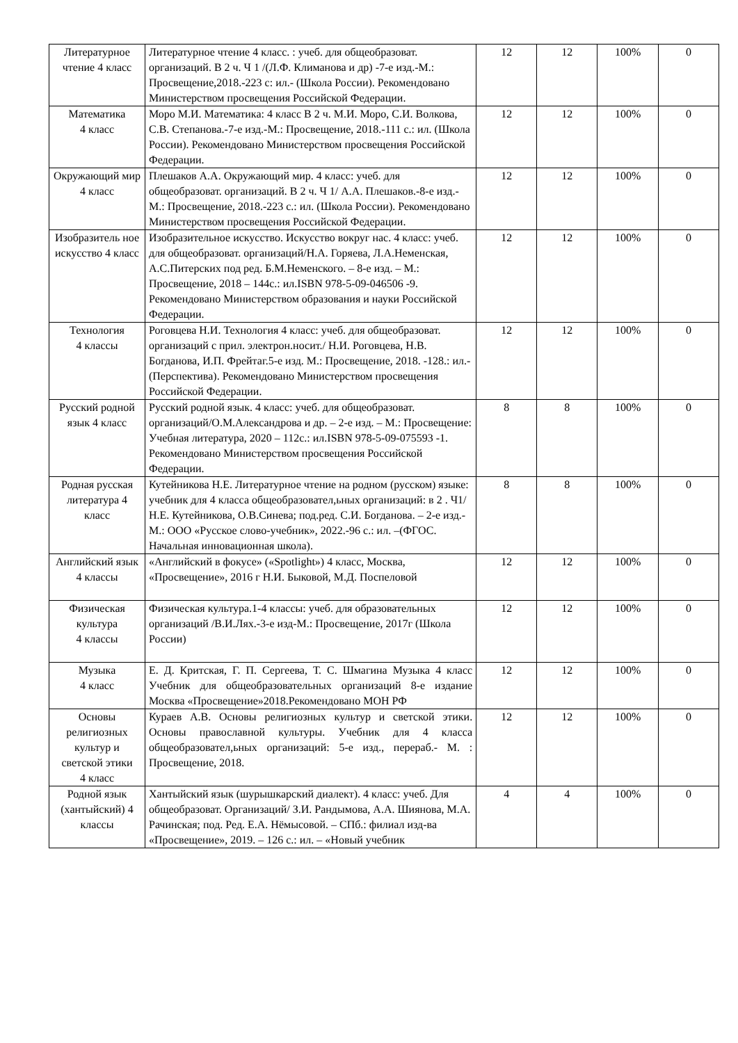| Литературное чтение 4 класс | Литературное чтение 4 класс. : учеб. для общеобразоват. организаций. В 2 ч. Ч 1 /(Л.Ф. Климанова и др) -7-е изд.-М.: Просвещение,2018.-223 с: ил.- (Школа России). Рекомендовано Министерством просвещения Российской Федерации. | 12 | 12 | 100% | 0 |
| Математика 4 класс | Моро М.И. Математика: 4 класс В 2 ч. М.И. Моро, С.И. Волкова, С.В. Степанова.-7-е изд.-М.: Просвещение, 2018.-111 с.: ил. (Школа России). Рекомендовано Министерством просвещения Российской Федерации. | 12 | 12 | 100% | 0 |
| Окружающий мир 4 класс | Плешаков А.А. Окружающий мир. 4 класс: учеб. для общеобразоват. организаций. В 2 ч. Ч 1/ А.А. Плешаков.-8-е изд.-М.: Просвещение, 2018.-223 с.: ил. (Школа России). Рекомендовано Министерством просвещения Российской Федерации. | 12 | 12 | 100% | 0 |
| Изобразитель ное искусство 4 класс | Изобразительное искусство. Искусство вокруг нас. 4 класс: учеб. для общеобразоват. организаций/Н.А. Горяева, Л.А.Неменская, А.С.Питерских под ред. Б.М.Неменского. – 8-е изд. – М.: Просвещение, 2018 – 144с.: ил.ISBN 978-5-09-046506 -9. Рекомендовано Министерством образования и науки Российской Федерации. | 12 | 12 | 100% | 0 |
| Технология 4 классы | Роговцева Н.И. Технология 4 класс: учеб. для общеобразоват. организаций с прил. электрон.носит./ Н.И. Роговцева, Н.В. Богданова, И.П. Фрейтаг.5-е изд. М.: Просвещение, 2018. -128.: ил.- (Перспектива). Рекомендовано Министерством просвещения Российской Федерации. | 12 | 12 | 100% | 0 |
| Русский родной язык 4 класс | Русский родной язык. 4 класс: учеб. для общеобразоват. организаций/О.М.Александрова и др. – 2-е изд. – М.: Просвещение: Учебная литература, 2020 – 112с.: ил.ISBN 978-5-09-075593 -1. Рекомендовано Министерством просвещения Российской Федерации. | 8 | 8 | 100% | 0 |
| Родная русская литература 4 класс | Кутейникова Н.Е. Литературное чтение на родном (русском) языке: учебник для 4 класса общеобразовател,ьных организаций: в 2 . Ч1/ Н.Е. Кутейникова, О.В.Синева; под.ред. С.И. Богданова. – 2-е изд.-М.: ООО «Русское слово-учебник», 2022.-96 с.: ил. –(ФГОС. Начальная инновационная школа). | 8 | 8 | 100% | 0 |
| Английский язык 4 классы | «Английский в фокусе» («Spotlight») 4 класс, Москва, «Просвещение», 2016 г Н.И. Быковой, М.Д. Поспеловой | 12 | 12 | 100% | 0 |
| Физическая культура 4 классы | Физическая культура.1-4 классы: учеб. для образовательных организаций /В.И.Лях.-3-е изд-М.: Просвещение, 2017г (Школа России) | 12 | 12 | 100% | 0 |
| Музыка 4 класс | Е. Д. Критская, Г. П. Сергеева, Т. С. Шмагина Музыка 4 класс Учебник для общеобразовательных организаций 8-е издание Москва «Просвещение»2018.Рекомендовано МОН РФ | 12 | 12 | 100% | 0 |
| Основы религиозных культур и светской этики 4 класс | Кураев А.В. Основы религиозных культур и светской этики. Основы православной культуры. Учебник для 4 класса общеобразовател,ьных организаций: 5-е изд., перераб.- М. : Просвещение, 2018. | 12 | 12 | 100% | 0 |
| Родной язык (хантыйский) 4 классы | Хантыйский язык (шурышкарский диалект). 4 класс: учеб. Для общеобразоват. Организаций/ З.И. Рандымова, А.А. Шиянова, М.А. Рачинская; под. Ред. Е.А. Нёмысовой. – СПб.: филиал изд-ва «Просвещение», 2019. – 126 с.: ил. – «Новый учебник | 4 | 4 | 100% | 0 |